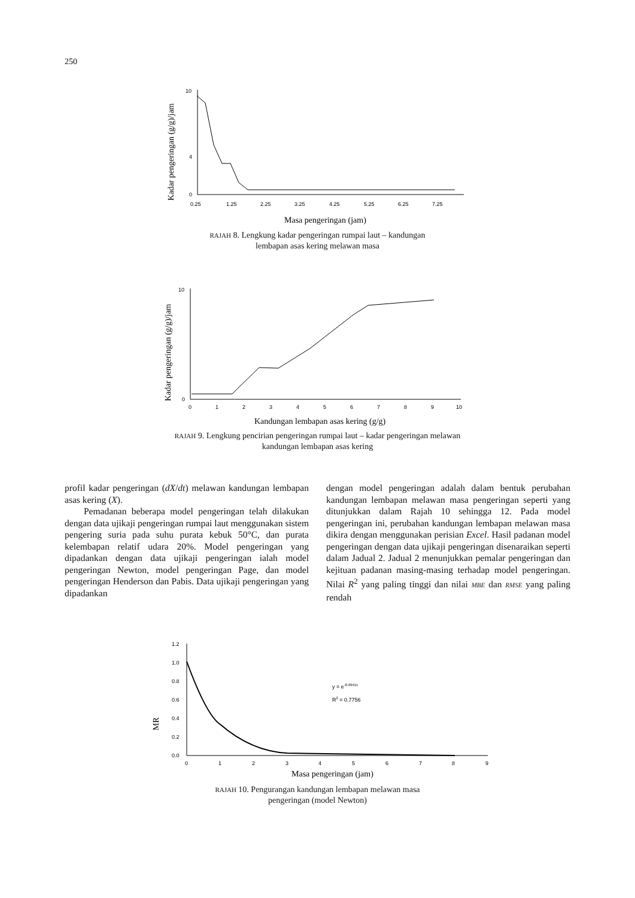250
Kadar pengeringan (g/g)/jam
10
4
0
0.25
1.25
2.25
3.25
4.25
5.25
6.25
7.25
Masa pengeringan (jam)
RAJAH 8. Lengkung kadar pengeringan rumpai laut – kandungan
lembapan asas kering melawan masa
Kadar pengeringan (g/g)/jam
10
0
0
1
2
3
4
5
6
7
8
9
10
Kandungan lembapan asas kering (g/g)
RAJAH 9. Lengkung pencirian pengeringan rumpai laut – kadar pengeringan melawan
kandungan lembapan asas kering
profil kadar pengeringan (dX/dt) melawan kandungan lembapan asas kering (X).
Pemadanan beberapa model pengeringan telah dilakukan dengan data ujikaji pengeringan rumpai laut menggunakan sistem pengering suria pada suhu purata kebuk 50°C, dan purata kelembapan relatif udara 20%. Model pengeringan yang dipadankan dengan data ujikaji pengeringan ialah model pengeringan Newton, model pengeringan Page, dan model pengeringan Henderson dan Pabis. Data ujikaji pengeringan yang dipadankan
dengan model pengeringan adalah dalam bentuk perubahan kandungan lembapan melawan masa pengeringan seperti yang ditunjukkan dalam Rajah 10 sehingga 12. Pada model pengeringan ini, perubahan kandungan lembapan melawan masa dikira dengan menggunakan perisian Excel. Hasil padanan model pengeringan dengan data ujikaji pengeringan disenaraikan seperti dalam Jadual 2. Jadual 2 menunjukkan pemalar pengeringan dan kejituan padanan masing-masing terhadap model pengeringan. Nilai R<sup>2</sup> yang paling tinggi dan nilai MBE dan RMSE yang paling rendah
MR
1.2
1.0
0.8
0.6
0.4
0.2
0.0
0
1
2
3
4
5
6
7
8
9
y = e-0.9941x
R2 = 0.7756
Masa pengeringan (jam)
RAJAH 10. Pengurangan kandungan lembapan melawan masa
pengeringan (model Newton)